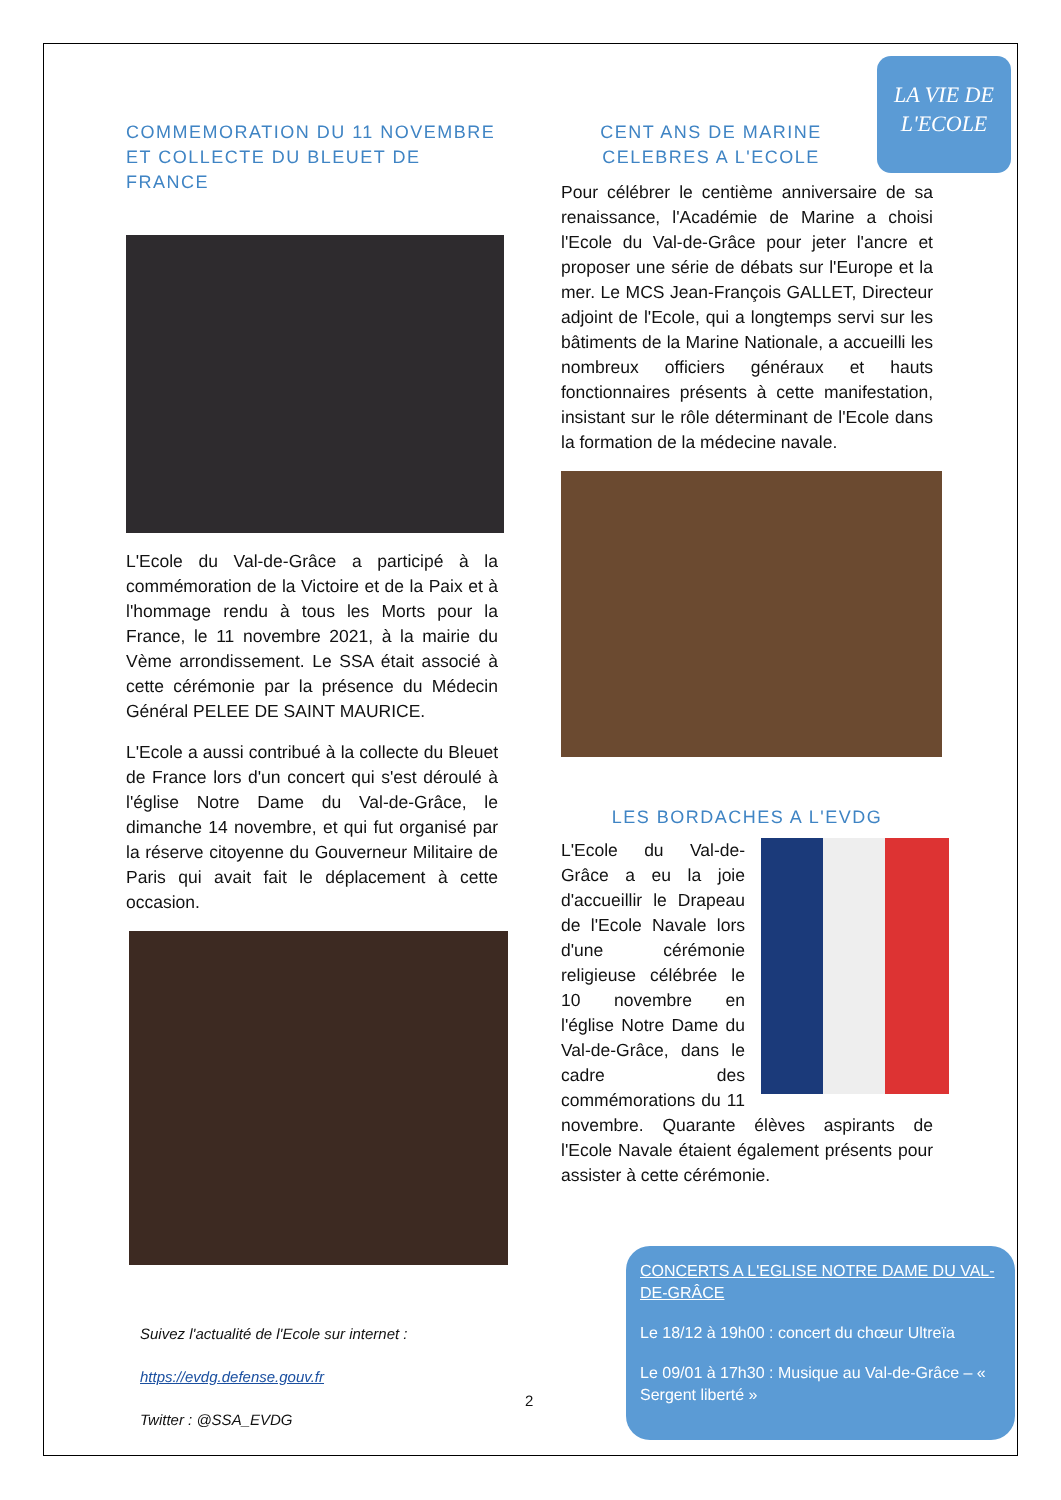LA VIE DE
L'ECOLE
COMMEMORATION DU 11 NOVEMBRE ET COLLECTE DU BLEUET DE FRANCE
L'Ecole du Val-de-Grâce a participé à la commémoration de la Victoire et de la Paix et à l'hommage rendu à tous les Morts pour la France, le 11 novembre 2021, à la mairie du Vème arrondissement. Le SSA était associé à cette cérémonie par la présence du Médecin Général PELEE DE SAINT MAURICE.
L'Ecole a aussi contribué à la collecte du Bleuet de France lors d'un concert qui s'est déroulé à l'église Notre Dame du Val-de-Grâce, le dimanche 14 novembre, et qui fut organisé par la réserve citoyenne du Gouverneur Militaire de Paris qui avait fait le déplacement à cette occasion.
CENT ANS DE MARINE CELEBRES A L'ECOLE
Pour célébrer le centième anniversaire de sa renaissance, l'Académie de Marine a choisi l'Ecole du Val-de-Grâce pour jeter l'ancre et proposer une série de débats sur l'Europe et la mer. Le MCS Jean-François GALLET, Directeur adjoint de l'Ecole, qui a longtemps servi sur les bâtiments de la Marine Nationale, a accueilli les nombreux officiers généraux et hauts fonctionnaires présents à cette manifestation, insistant sur le rôle déterminant de l'Ecole dans la formation de la médecine navale.
LES BORDACHES A L'EVDG
L'Ecole du Val-de-Grâce a eu la joie d'accueillir le Drapeau de l'Ecole Navale lors d'une cérémonie religieuse célébrée le 10 novembre en l'église Notre Dame du Val-de-Grâce, dans le cadre des commémorations du 11 novembre. Quarante élèves aspirants de l'Ecole Navale étaient également présents pour assister à cette cérémonie.
CONCERTS A L'EGLISE NOTRE DAME DU VAL-DE-GRÂCE
Le 18/12 à 19h00 : concert du chœur Ultreïa
Le 09/01 à 17h30 : Musique au Val-de-Grâce – « Sergent liberté »
Suivez l'actualité de l'Ecole sur internet :
https://evdg.defense.gouv.fr
Twitter : @SSA_EVDG
2